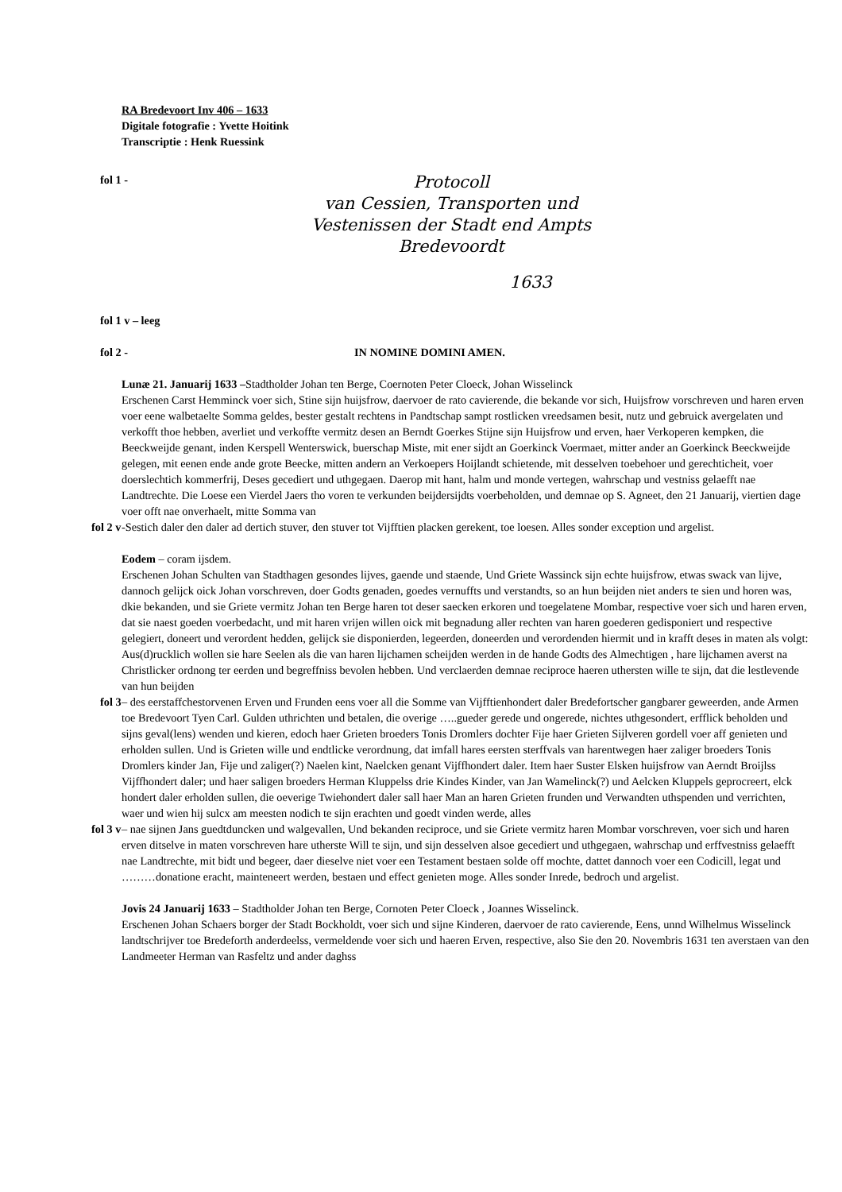RA Bredevoort Inv 406 – 1633
Digitale fotografie : Yvette Hoitink
Transcriptie : Henk Ruessink
fol 1 -
Protocoll
van Cessien, Transporten und
Vestenissen der Stadt end Ampts
Bredevoordt
1633
fol 1 v – leeg
fol 2 - IN NOMINE DOMINI AMEN.
Lunæ 21. Januarij 1633 –Stadtholder Johan ten Berge, Coernoten Peter Cloeck, Johan Wisselinck
Erschenen Carst Hemminck voer sich, Stine sijn huijsfrow, daervoer de rato cavierende, die bekande vor sich, Huijsfrow vorschreven und haren erven voer eene walbetaelte Somma geldes, bester gestalt rechtens in Pandtschap sampt rostlicken vreedsamen besit, nutz und gebruick avergelaten und verkofft thoe hebben, averliet und verkoffte vermitz desen an Berndt Goerkes Stijne sijn Huijsfrow und erven, haer Verkoperen kempken, die Beeckweijde genant, inden Kerspell Wenterswick, buerschap Miste, mit ener sijdt an Goerkinck Voermaet, mitter ander an Goerkinck Beeckweijde gelegen, mit eenen ende ande grote Beecke, mitten andern an Verkoepers Hoijlandt schietende, mit desselven toebehoer und gerechticheit, voer doerslechtich kommerfrij, Deses gecediert und uthgegaen. Daerop mit hant, halm und monde vertegen, wahrschap und vestniss gelaefft nae Landtrechte. Die Loese een Vierdel Jaers tho voren te verkunden beijdersijdts voerbeholden, und demnae op S. Agneet, den 21 Januarij, viertien dage voer offt nae onverhaelt, mitte Somma van
fol 2 v -Sestich daler den daler ad dertich stuver, den stuver tot Vijfftien placken gerekent, toe loesen. Alles sonder exception und argelist.
Eodem – coram ijsdem.
Erschenen Johan Schulten van Stadthagen gesondes lijves, gaende und staende, Und Griete Wassinck sijn echte huijsfrow, etwas swack van lijve, dannoch gelijck oick Johan vorschreven, doer Godts genaden, goedes vernuffts und verstandts, so an hun beijden niet anders te sien und horen was, dkie bekanden, und sie Griete vermitz Johan ten Berge haren tot deser saecken erkoren und toegelatene Mombar, respective voer sich und haren erven, dat sie naest goeden voerbedacht, und mit haren vrijen willen oick mit begnadung aller rechten van haren goederen gedisponiert und respective gelegiert, doneert und verordent hedden, gelijck sie disponierden, legeerden, doneerden und verordenden hiermit und in krafft deses in maten als volgt: Aus(d)rucklich wollen sie hare Seelen als die van haren lijchamen scheijden werden in de hande Godts des Almechtigen , hare lijchamen averst na Christlicker ordnong ter eerden und begreffniss bevolen hebben. Und verclaerden demnae reciproce haeren uthersten wille te sijn, dat die lestlevende van hun beijden
fol 3 – des eerstaffchestorvenen Erven und Frunden eens voer all die Somme van Vijfftienhondert daler Bredefortscher gangbarer geweerden, ande Armen toe Bredevoort Tyen Carl. Gulden uthrichten und betalen, die overige …..gueder gerede und ongerede, nichtes uthgesondert, erfflick beholden und sijns geval(lens) wenden und kieren, edoch haer Grieten broeders Tonis Dromlers dochter Fije haer Grieten Sijlveren gordell voer aff genieten und erholden sullen. Und is Grieten wille und endtlicke verordnung, dat imfall hares eersten sterffvals van harentwegen haer zaliger broeders Tonis Dromlers kinder Jan, Fije und zaliger(?) Naelen kint, Naelcken genant Vijffhondert daler. Item haer Suster Elsken huijsfrow van Aerndt Broijlss Vijffhondert daler; und haer saligen broeders Herman Kluppelss drie Kindes Kinder, van Jan Wamelinck(?) und Aelcken Kluppels geprocreert, elck hondert daler erholden sullen, die oeverige Twiehondert daler sall haer Man an haren Grieten frunden und Verwandten uthspenden und verrichten, waer und wien hij sulcx am meesten nodich te sijn erachten und goedt vinden werde, alles
fol 3 v – nae sijnen Jans guedtduncken und walgevallen, Und bekanden reciproce, und sie Griete vermitz haren Mombar vorschreven, voer sich und haren erven ditselve in maten vorschreven hare utherste Will te sijn, und sijn desselven alsoe gecediert und uthgegaen, wahrschap und erffvestniss gelaefft nae Landtrechte, mit bidt und begeer, daer dieselve niet voer een Testament bestaen solde off mochte, dattet dannoch voer een Codicill, legat und ………donatione eracht, mainteneert werden, bestaen und effect genieten moge. Alles sonder Inrede, bedroch und argelist.
Jovis 24 Januarij 1633 – Stadtholder Johan ten Berge, Cornoten Peter Cloeck , Joannes Wisselinck.
Erschenen Johan Schaers borger der Stadt Bockholdt, voer sich und sijne Kinderen, daervoer de rato cavierende, Eens, unnd Wilhelmus Wisselinck landtschrijver toe Bredeforth anderdeelss, vermeldende voer sich und haeren Erven, respective, also Sie den 20. Novembris 1631 ten averstaen van den Landmeeter Herman van Rasfeltz und ander daghss